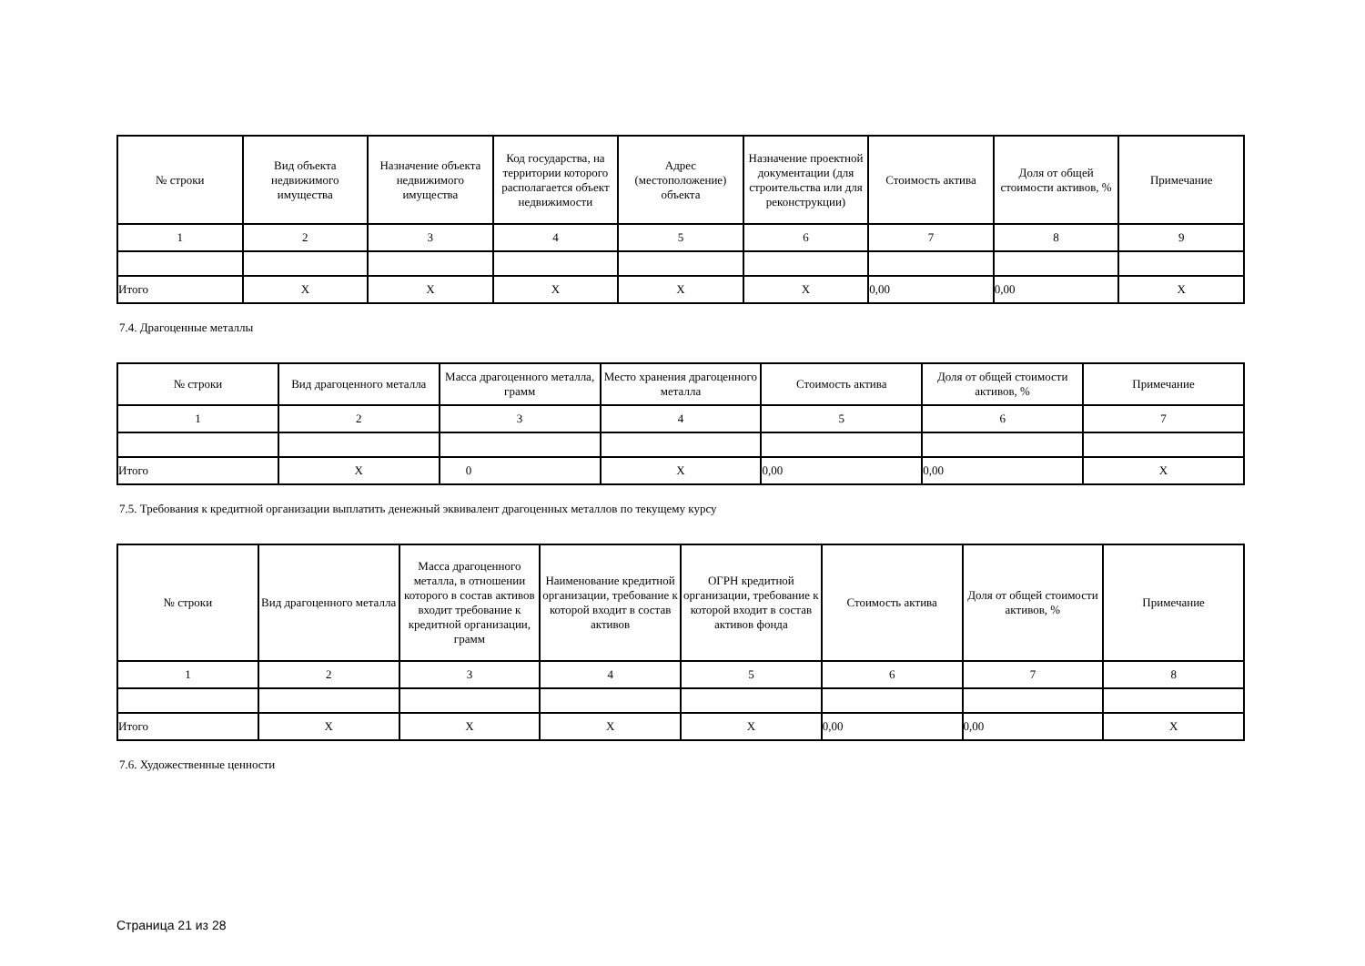| № строки | Вид объекта недвижимого имущества | Назначение объекта недвижимого имущества | Код государства, на территории которого располагается объект недвижимости | Адрес (местоположение) объекта | Назначение проектной документации (для строительства или для реконструкции) | Стоимость актива | Доля от общей стоимости активов, % | Примечание |
| --- | --- | --- | --- | --- | --- | --- | --- | --- |
| 1 | 2 | 3 | 4 | 5 | 6 | 7 | 8 | 9 |
| Итого | X | X | X | X | X | 0,00 | 0,00 | X |
7.4. Драгоценные металлы
| № строки | Вид драгоценного металла | Масса драгоценного металла, грамм | Место хранения драгоценного металла | Стоимость актива | Доля от общей стоимости активов, % | Примечание |
| --- | --- | --- | --- | --- | --- | --- |
| 1 | 2 | 3 | 4 | 5 | 6 | 7 |
| Итого | X | 0 | X | 0,00 | 0,00 | X |
7.5. Требования к кредитной организации выплатить денежный эквивалент драгоценных металлов по текущему курсу
| № строки | Вид драгоценного металла | Масса драгоценного металла, в отношении которого в состав активов входит требование к кредитной организации, грамм | Наименование кредитной организации, требование к которой входит в состав активов | ОГРН кредитной организации, требование к которой входит в состав активов фонда | Стоимость актива | Доля от общей стоимости активов, % | Примечание |
| --- | --- | --- | --- | --- | --- | --- | --- |
| 1 | 2 | 3 | 4 | 5 | 6 | 7 | 8 |
| Итого | X | X | X | X | 0,00 | 0,00 | X |
7.6. Художественные ценности
Страница 21 из 28